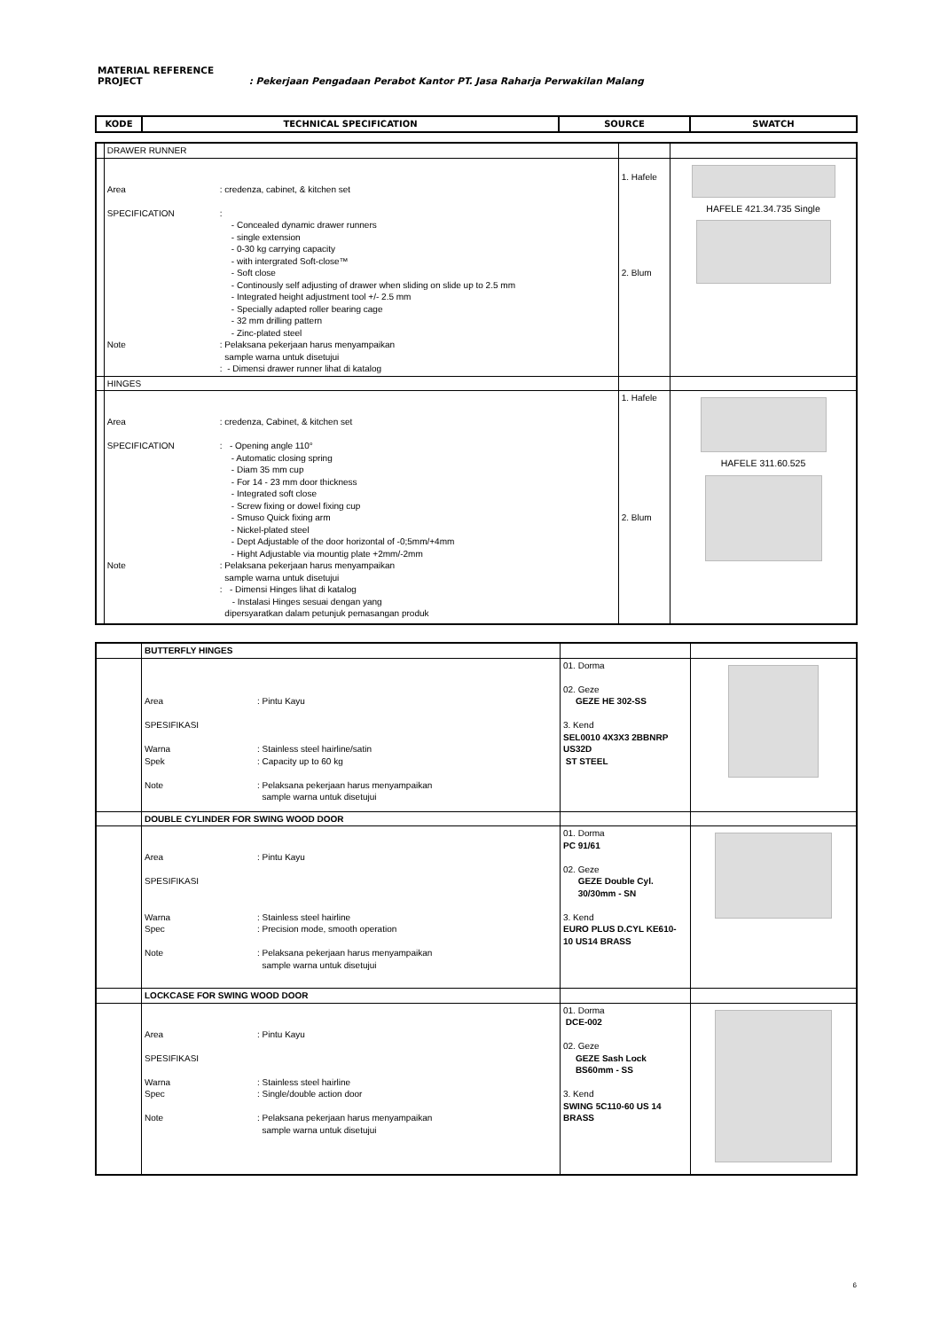MATERIAL REFERENCE
PROJECT: Pekerjaan Pengadaan Perabot Kantor PT. Jasa Raharja Perwakilan Malang
| KODE | TECHNICAL SPECIFICATION | SOURCE | SWATCH |
| --- | --- | --- | --- |
| | DRAWER RUNNER | | |
| | Area : credenza, cabinet, & kitchen set SPECIFICATION : - Concealed dynamic drawer runners - single extension - 0-30 kg carrying capacity - with intergrated Soft-close™ - Soft close - Continously self adjusting of drawer when sliding on slide up to 2.5 mm - Integrated height adjustment tool +/- 2.5 mm - Specially adapted roller bearing cage - 32 mm drilling pattern - Zinc-plated steel Note : Pelaksana pekerjaan harus menyampaikan sample warna untuk disetujui : - Dimensi drawer runner lihat di katalog | 1. Hafele 2. Blum | HAFELE 421.34.735 Single |
| | HINGES | | |
| | Area : credenza, Cabinet, & kitchen set SPECIFICATION : - Opening angle 110° - Automatic closing spring - Diam 35 mm cup - For 14 - 23 mm door thickness - Integrated soft close - Screw fixing or dowel fixing cup - Smuso Quick fixing arm - Nickel-plated steel - Dept Adjustable of the door horizontal of -0;5mm/+4mm - Hight Adjustable via mountig plate +2mm/-2mm Note : Pelaksana pekerjaan harus menyampaikan sample warna untuk disetujui : - Dimensi Hinges lihat di katalog - Instalasi Hinges sesuai dengan yang dipersyaratkan dalam petunjuk pemasangan produk | 1. Hafele 2. Blum | HAFELE 311.60.525 |
| | BUTTERFLY HINGES | | |
| | Area : Pintu Kayu SPESIFIKASI Warna : Stainless steel hairline/satin Spek : Capacity up to 60 kg Note : Pelaksana pekerjaan harus menyampaikan sample warna untuk disetujui | 01. Dorma 02. Geze GEZE HE 302-SS 3. Kend SEL0010 4X3X3 2BBNRP US32D ST STEEL | |
| | DOUBLE CYLINDER FOR SWING WOOD DOOR | | |
| | Area : Pintu Kayu SPESIFIKASI Warna : Stainless steel hairline Spec : Precision mode, smooth operation Note : Pelaksana pekerjaan harus menyampaikan sample warna untuk disetujui | 01. Dorma PC 91/61 02. Geze GEZE Double Cyl. 30/30mm - SN 3. Kend EURO PLUS D.CYL KE610- 10 US14 BRASS | |
| | LOCKCASE FOR SWING WOOD DOOR | | |
| | Area : Pintu Kayu SPESIFIKASI Warna : Stainless steel hairline Spec : Single/double action door Note : Pelaksana pekerjaan harus menyampaikan sample warna untuk disetujui | 01. Dorma DCE-002 02. Geze GEZE Sash Lock BS60mm - SS 3. Kend SWING 5C110-60 US 14 BRASS | |
6